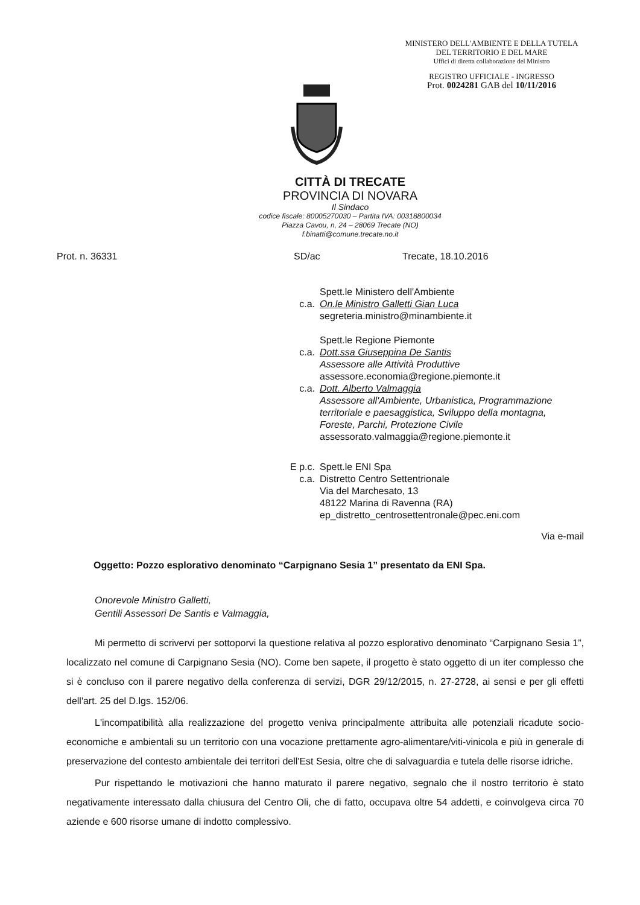MINISTERO DELL'AMBIENTE E DELLA TUTELA
DEL TERRITORIO E DEL MARE
Uffici di diretta collaborazione del Ministro
REGISTRO UFFICIALE - INGRESSO
Prot. 0024281 GAB del 10/11/2016
CITTÀ DI TRECATE
PROVINCIA DI NOVARA
Il Sindaco
codice fiscale: 80005270030 – Partita IVA: 00318800034
Piazza Cavou, n, 24 – 28069 Trecate (NO)
f.binatti@comune.trecate.no.it
Prot. n. 36331 SD/ac Trecate, 18.10.2016
Spett.le Ministero dell'Ambiente
c.a. On.le Ministro Galletti Gian Luca
segreteria.ministro@minambiente.it
Spett.le Regione Piemonte
c.a. Dott.ssa Giuseppina De Santis
Assessore alle Attività Produttive
assessore.economia@regione.piemonte.it
c.a. Dott. Alberto Valmaggia
Assessore all'Ambiente, Urbanistica, Programmazione
territoriale e paesaggistica, Sviluppo della montagna,
Foreste, Parchi, Protezione Civile
assessorato.valmaggia@regione.piemonte.it
E p.c. Spett.le ENI Spa
c.a. Distretto Centro Settentrionale
Via del Marchesato, 13
48122 Marina di Ravenna (RA)
ep_distretto_centrosettentronale@pec.eni.com
Via e-mail
Oggetto: Pozzo esplorativo denominato “Carpignano Sesia 1” presentato da ENI Spa.
Onorevole Ministro Galletti,
Gentili Assessori De Santis e Valmaggia,
Mi permetto di scrivervi per sottoporvi la questione relativa al pozzo esplorativo denominato “Carpignano Sesia 1”, localizzato nel comune di Carpignano Sesia (NO). Come ben sapete, il progetto è stato oggetto di un iter complesso che si è concluso con il parere negativo della conferenza di servizi, DGR 29/12/2015, n. 27-2728, ai sensi e per gli effetti dell'art. 25 del D.lgs. 152/06.
L'incompatibilità alla realizzazione del progetto veniva principalmente attribuita alle potenziali ricadute socio-economiche e ambientali su un territorio con una vocazione prettamente agro-alimentare/viti-vinicola e più in generale di preservazione del contesto ambientale dei territori dell'Est Sesia, oltre che di salvaguardia e tutela delle risorse idriche.
Pur rispettando le motivazioni che hanno maturato il parere negativo, segnalo che il nostro territorio è stato negativamente interessato dalla chiusura del Centro Oli, che di fatto, occupava oltre 54 addetti, e coinvolgeva circa 70 aziende e 600 risorse umane di indotto complessivo.